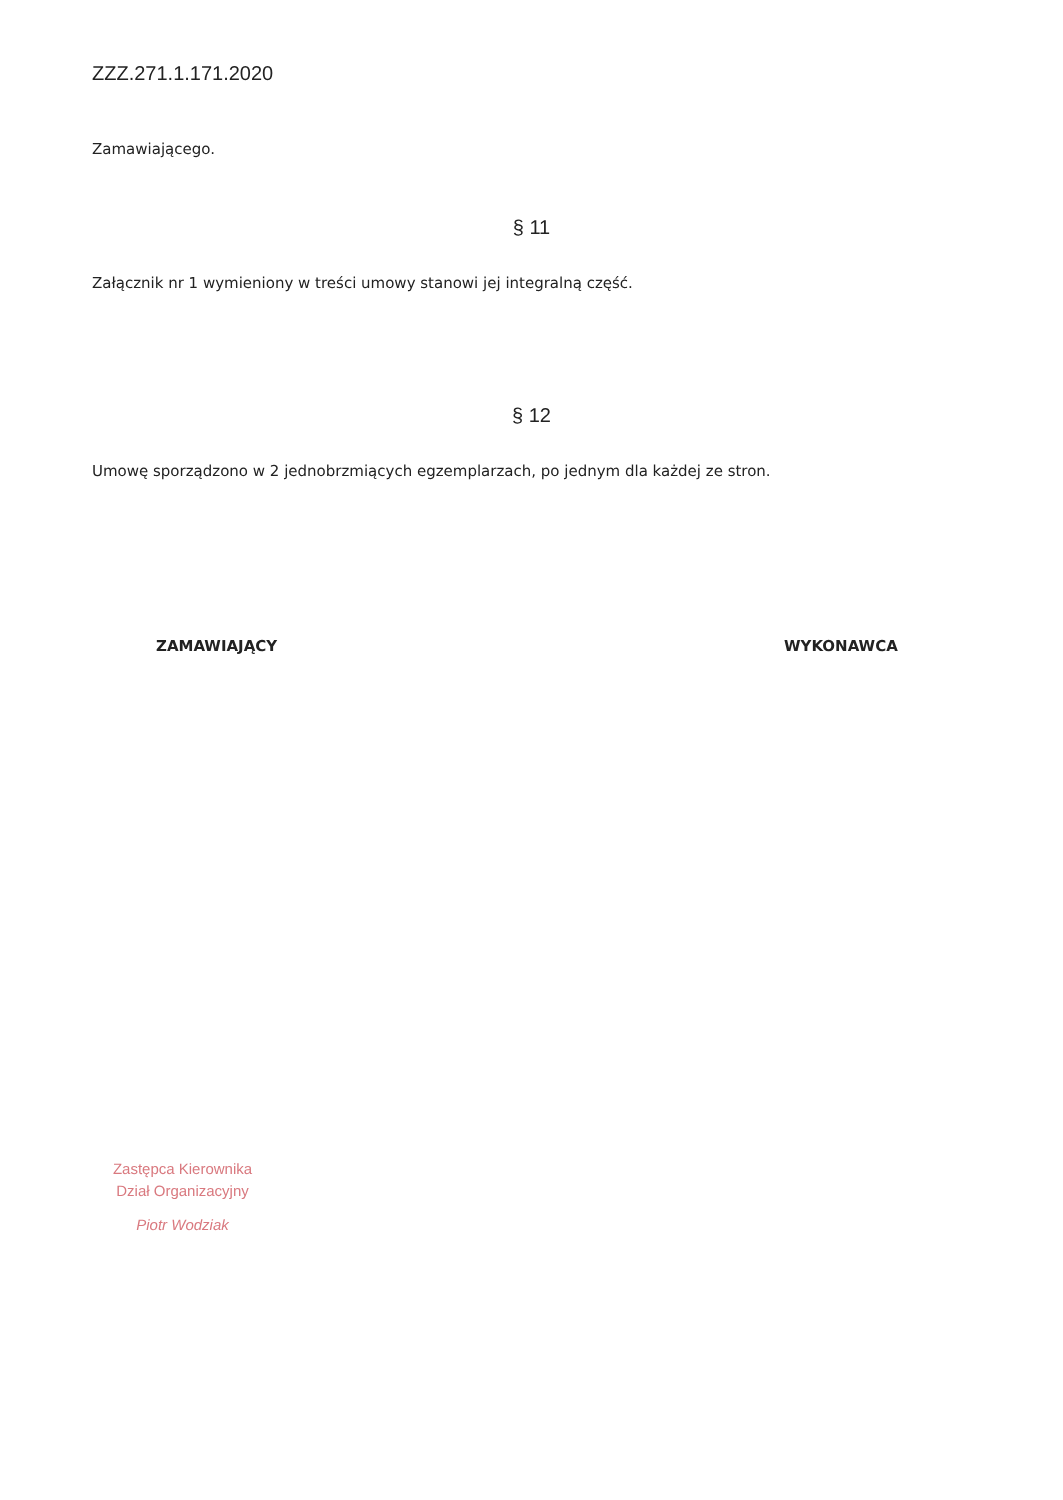ZZZ.271.1.171.2020
Zamawiającego.
§ 11
Załącznik nr 1 wymieniony w treści umowy stanowi jej integralną część.
§ 12
Umowę sporządzono w 2 jednobrzmiących egzemplarzach, po jednym dla każdej ze stron.
ZAMAWIAJĄCY WYKONAWCA
Zastępca Kierownika
Dział Organizacyjny
Piotr Wodziak